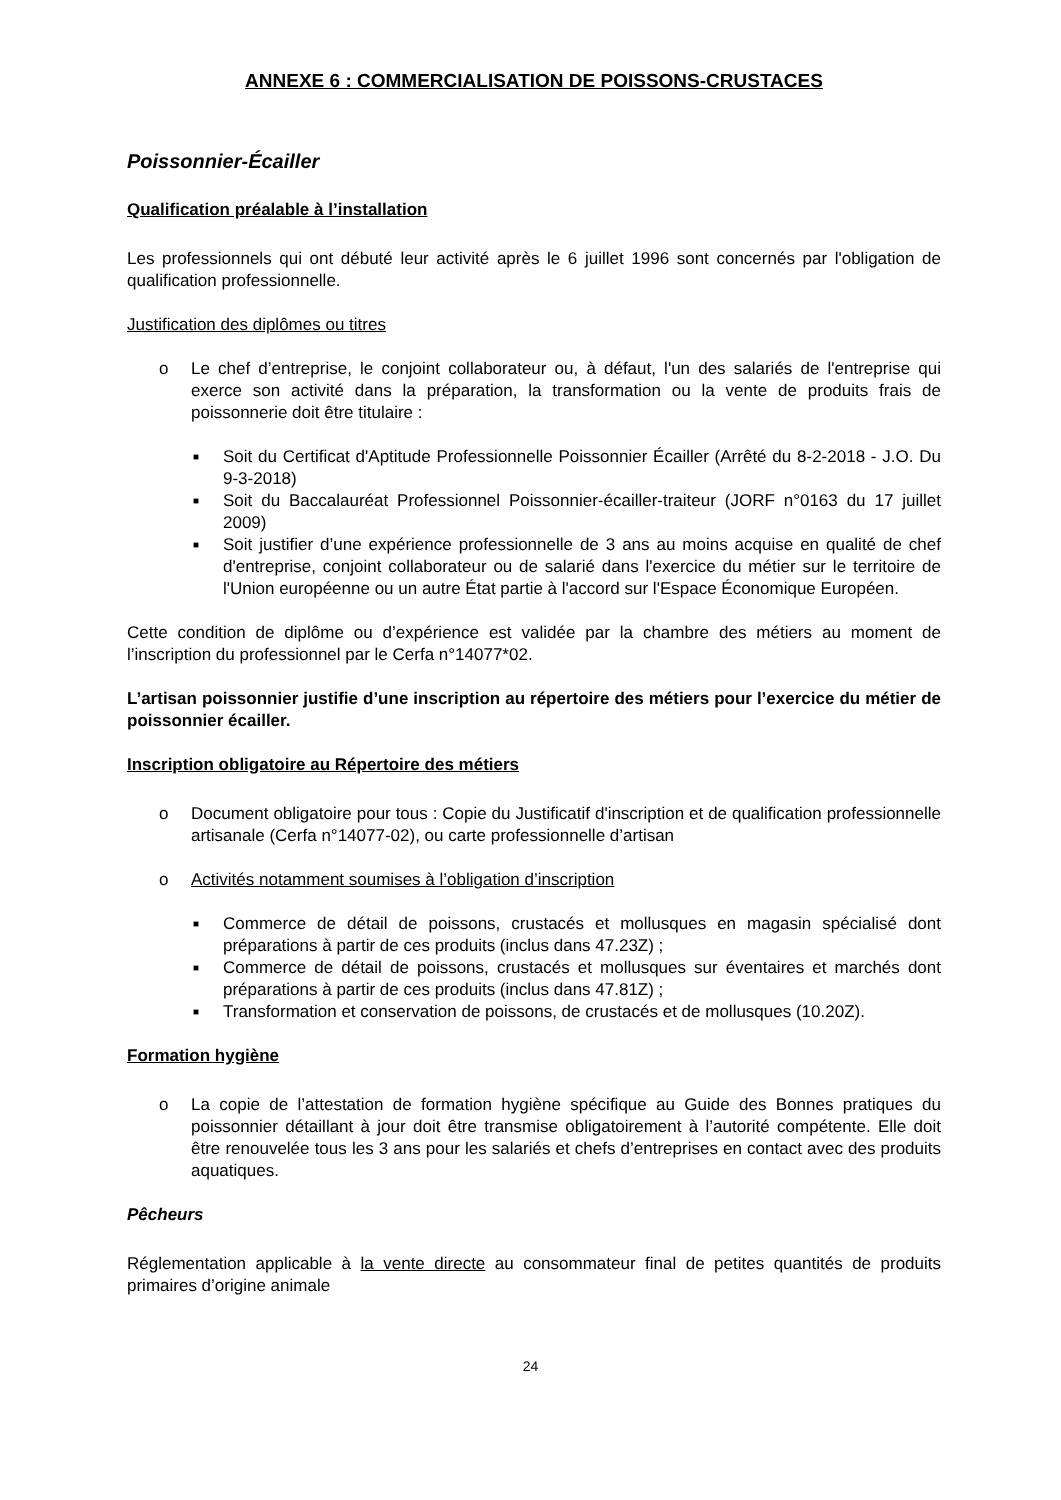ANNEXE 6 : COMMERCIALISATION DE POISSONS-CRUSTACES
Poissonnier-Écailler
Qualification préalable à l’installation
Les professionnels qui ont débuté leur activité après le 6 juillet 1996 sont concernés par l'obligation de qualification professionnelle.
Justification des diplômes ou titres
o Le chef d’entreprise, le conjoint collaborateur ou, à défaut, l'un des salariés de l'entreprise qui exerce son activité dans la préparation, la transformation ou la vente de produits frais de poissonnerie doit être titulaire :
■ Soit du Certificat d'Aptitude Professionnelle Poissonnier Écailler (Arrêté du 8-2-2018 - J.O. Du 9-3-2018)
■ Soit du Baccalauréat Professionnel Poissonnier-écailler-traiteur (JORF n°0163 du 17 juillet 2009)
■ Soit justifier d’une expérience professionnelle de 3 ans au moins acquise en qualité de chef d'entreprise, conjoint collaborateur ou de salarié dans l'exercice du métier sur le territoire de l'Union européenne ou un autre État partie à l'accord sur l'Espace Économique Européen.
Cette condition de diplôme ou d’expérience est validée par la chambre des métiers au moment de l’inscription du professionnel par le Cerfa n°14077*02.
L’artisan poissonnier justifie d’une inscription au répertoire des métiers pour l’exercice du métier de poissonnier écailler.
Inscription obligatoire au Répertoire des métiers
o Document obligatoire pour tous : Copie du Justificatif d'inscription et de qualification professionnelle artisanale (Cerfa n°14077-02), ou carte professionnelle d’artisan
o Activités notamment soumises à l’obligation d’inscription
■ Commerce de détail de poissons, crustacés et mollusques en magasin spécialisé dont préparations à partir de ces produits (inclus dans 47.23Z) ;
■ Commerce de détail de poissons, crustacés et mollusques sur éventaires et marchés dont préparations à partir de ces produits (inclus dans 47.81Z) ;
■ Transformation et conservation de poissons, de crustacés et de mollusques (10.20Z).
Formation hygiène
o La copie de l’attestation de formation hygiène spécifique au Guide des Bonnes pratiques du poissonnier détaillant à jour doit être transmise obligatoirement à l’autorité compétente. Elle doit être renouvelée tous les 3 ans pour les salariés et chefs d’entreprises en contact avec des produits aquatiques.
Pêcheurs
Réglementation applicable à la vente directe au consommateur final de petites quantités de produits primaires d’origine animale
24